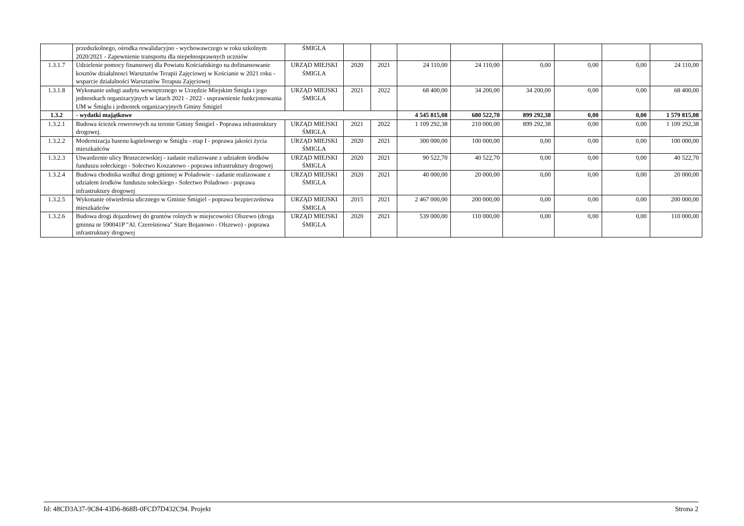| | przedszkolnego, ośrodka rewalidacyjno - wychowawczego w roku szkolnym 2020/2021 - Zapewnienie transportu dla niepełnosprawnych uczniów | ŚMIGLA | | | | | | | | |
| 1.3.1.7 | Udzielenie pomocy finansowej dla Powiatu Kościańskiego na dofinansowanie kosztów działalnosci Warsztatów Terapii Zajęciowej w Kościanie w 2021 roku - wsparcie działalności Warsztatów Terapuu Zajęciowej | URZĄD MIEJSKI ŚMIGLA | 2020 | 2021 | 24 110,00 | 24 110,00 | 0,00 | 0,00 | 0,00 | 24 110,00 |
| 1.3.1.8 | Wykonanie usługi audytu wewnętrznego w Urzędzie Miejskim Śmigla i jego jednostkach organizacyjnych w latach 2021 - 2022 - usprawnienie funkcjonowania UM w Śmiglu i jednostek organizacyjnych Gminy Śmigiel | URZĄD MIEJSKI ŚMIGLA | 2021 | 2022 | 68 400,00 | 34 200,00 | 34 200,00 | 0,00 | 0,00 | 68 400,00 |
| 1.3.2 | - wydatki majątkowe | | | | 4 545 815,08 | 680 522,70 | 899 292,38 | 0,00 | 0,00 | 1 579 815,08 |
| 1.3.2.1 | Budowa ścieżek rowerowych na terenie Gminy Śmigiel - Poprawa infrastruktury drogowej. | URZĄD MIEJSKI ŚMIGLA | 2021 | 2022 | 1 109 292,38 | 210 000,00 | 899 292,38 | 0,00 | 0,00 | 1 109 292,38 |
| 1.3.2.2 | Modernizacja basenu kąpielowego w Śmiglu - etap I - poprawa jakości życia mieszkańców | URZĄD MIEJSKI ŚMIGLA | 2020 | 2021 | 300 000,00 | 100 000,00 | 0,00 | 0,00 | 0,00 | 100 000,00 |
| 1.3.2.3 | Utwardzenie ulicy Bruszczewskiej - zadanie realizowane z udziałem środków funduszu sołeckiego - Sołectwo Koszanowo - poprawa infrastruktury drogowej | URZĄD MIEJSKI ŚMIGLA | 2020 | 2021 | 90 522,70 | 40 522,70 | 0,00 | 0,00 | 0,00 | 40 522,70 |
| 1.3.2.4 | Budowa chodnika wzdłuż drogi gminnej w Poladowie - zadanie realizowane z udziałem środków funduszu sołeckiego - Sołectwo Poladowo - poprawa infrastruktury drogowej | URZĄD MIEJSKI ŚMIGLA | 2020 | 2021 | 40 000,00 | 20 000,00 | 0,00 | 0,00 | 0,00 | 20 000,00 |
| 1.3.2.5 | Wykonanie oświetlenia ulicznego w Gminie Śmigiel - poprawa bezpieczeństwa mieszkańców | URZĄD MIEJSKI ŚMIGLA | 2015 | 2021 | 2 467 000,00 | 200 000,00 | 0,00 | 0,00 | 0,00 | 200 000,00 |
| 1.3.2.6 | Budowa drogi dojazdowej do gruntów rolnych w miejscowości Olszewo (droga gminna nr 590041P "Al. Czereśniowa" Stare Bojanowo - Olszewo) - poprawa infrastruktury drogowej | URZĄD MIEJSKI ŚMIGLA | 2020 | 2021 | 539 000,00 | 110 000,00 | 0,00 | 0,00 | 0,00 | 110 000,00 |
Id: 48CD3A37-9C84-43D6-868B-0FCD7D432C94. Projekt Strona 2